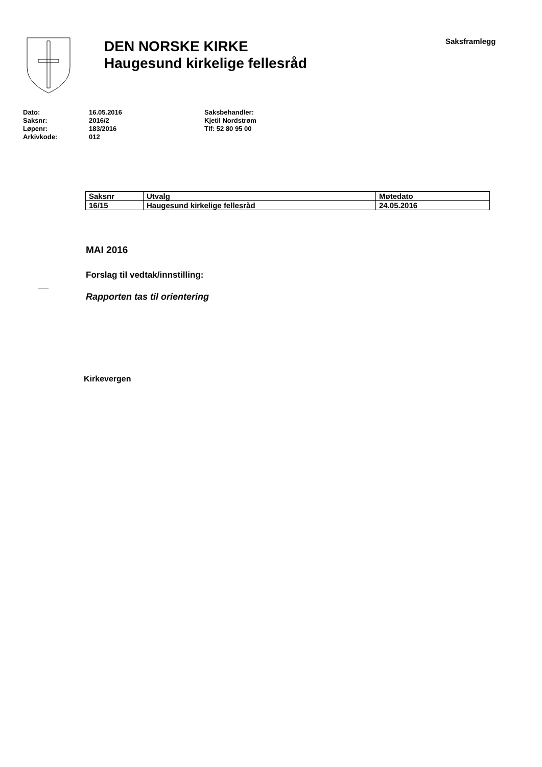DEN NORSKE KIRKE
Haugesund kirkelige fellesråd
Saksframlegg
Dato:
Saksnr:
Løpenr:
Arkivkode:
16.05.2016
2016/2
183/2016
012
Saksbehandler:
Kjetil Nordstrøm
Tlf: 52 80 95 00
| Saksnr | Utvalg | Møtedato |
| --- | --- | --- |
| 16/15 | Haugesund kirkelige fellesråd | 24.05.2016 |
MAI 2016
Forslag til vedtak/innstilling:
Rapporten tas til orientering
Kirkevergen